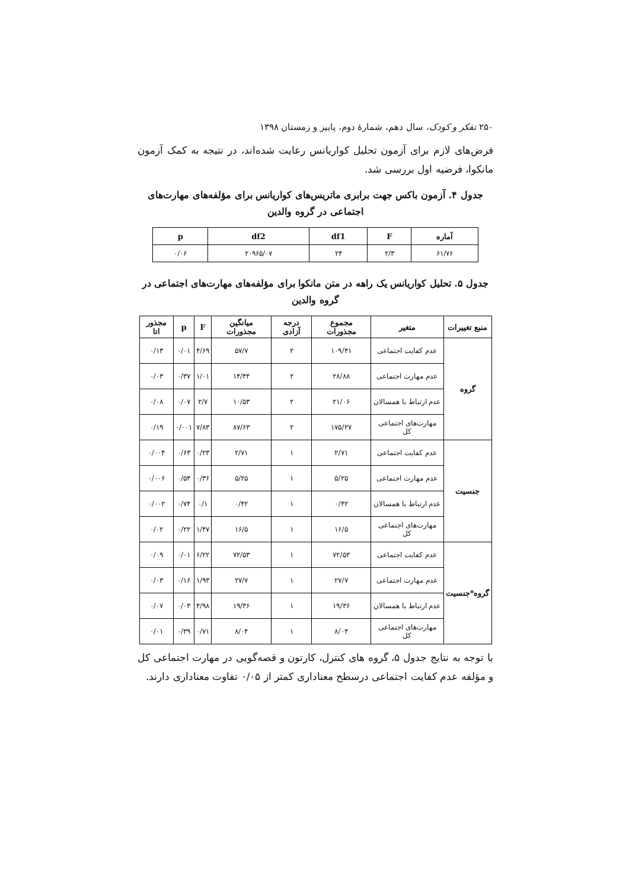۲۵۰ تفکر و کودک، سال دهم، شمارهٔ دوم، پاییز و زمستان ۱۳۹۸
فرض‌های لازم برای آزمون تحلیل کواریانس رعایت شده‌اند، در نتیجه به کمک آزمون مانکوا، فرضیه اول بررسی شد.
جدول ۴. آزمون باکس جهت برابری ماتریس‌های کواریانس برای مؤلفه‌های مهارت‌های اجتماعی در گروه والدین
| آماره | F | df1 | df2 | p |
| --- | --- | --- | --- | --- |
| ۶۱/۷۶ | ۲/۳ | ۲۴ | ۲۰۹۶۵/۰۷ | ۰/۰۶ |
جدول ۵. تحلیل کواریانس یک راهه در متن مانکوا برای مؤلفه‌های مهارت‌های اجتماعی در گروه والدین
| منبع تغییرات | متغیر | مجموع مجذورات | درجه آزادی | میانگین مجذورات | F | p | مجذور اتا |
| --- | --- | --- | --- | --- | --- | --- | --- |
| گروه | عدم کفایت اجتماعی | ۱۰۹/۴۱ | ۲ | ۵۷/۷ | ۴/۶۹ | ۰/۰۱ | ۰/۱۳ |
| | عدم مهارت اجتماعی | ۲۸/۸۸ | ۲ | ۱۴/۴۴ | ۱/۰۱ | ۰/۳۷ | ۰/۰۳ |
| | عدم ارتباط با همسالان | ۲۱/۰۶ | ۲ | ۱۰/۵۳ | ۲/۷ | ۰/۰۷ | ۰/۰۸ |
| | مهارت‌های اجتماعی کل | ۱۷۵/۲۷ | ۲ | ۸۷/۶۳ | ۷/۸۳ | ۰/۰۰۱ | ۰/۱۹ |
| جنسیت | عدم کفایت اجتماعی | ۲/۷۱ | ۱ | ۲/۷۱ | ۰/۲۳ | ۰/۶۳ | ۰/۰۰۴ |
| | عدم مهارت اجتماعی | ۵/۲۵ | ۱ | ۵/۲۵ | ۰/۳۶ | ۰/۵۴ | ۰/۰۰۶ |
| | عدم ارتباط با همسالان | ۰/۴۲ | ۱ | ۰/۴۲ | ۰/۱ | ۰/۷۴ | ۰/۰۰۲ |
| | مهارت‌های اجتماعی کل | ۱۶/۵ | ۱ | ۱۶/۵ | ۱/۴۷ | ۰/۲۲ | ۰/۰۲ |
| گروه*جنسیت | عدم کفایت اجتماعی | ۷۲/۵۳ | ۱ | ۷۲/۵۳ | ۶/۲۲ | ۰/۰۱ | ۰/۰۹ |
| | عدم مهارت اجتماعی | ۲۷/۷ | ۱ | ۲۷/۷ | ۱/۹۳ | ۰/۱۶ | ۰/۰۳ |
| | عدم ارتباط با همسالان | ۱۹/۳۶ | ۱ | ۱۹/۳۶ | ۴/۹۸ | ۰/۰۳ | ۰/۰۷ |
| | مهارت‌های اجتماعی کل | ۸/۰۴ | ۱ | ۸/۰۴ | ۰/۷۱ | ۰/۳۹ | ۰/۰۱ |
با توجه به نتایج جدول ۵، گروه های کنترل، کارتون و قصه‌گویی در مهارت اجتماعی کل و مؤلفه عدم کفایت اجتماعی درسطح معناداری کمتر از ۰/۰۵ تفاوت معناداری دارند.